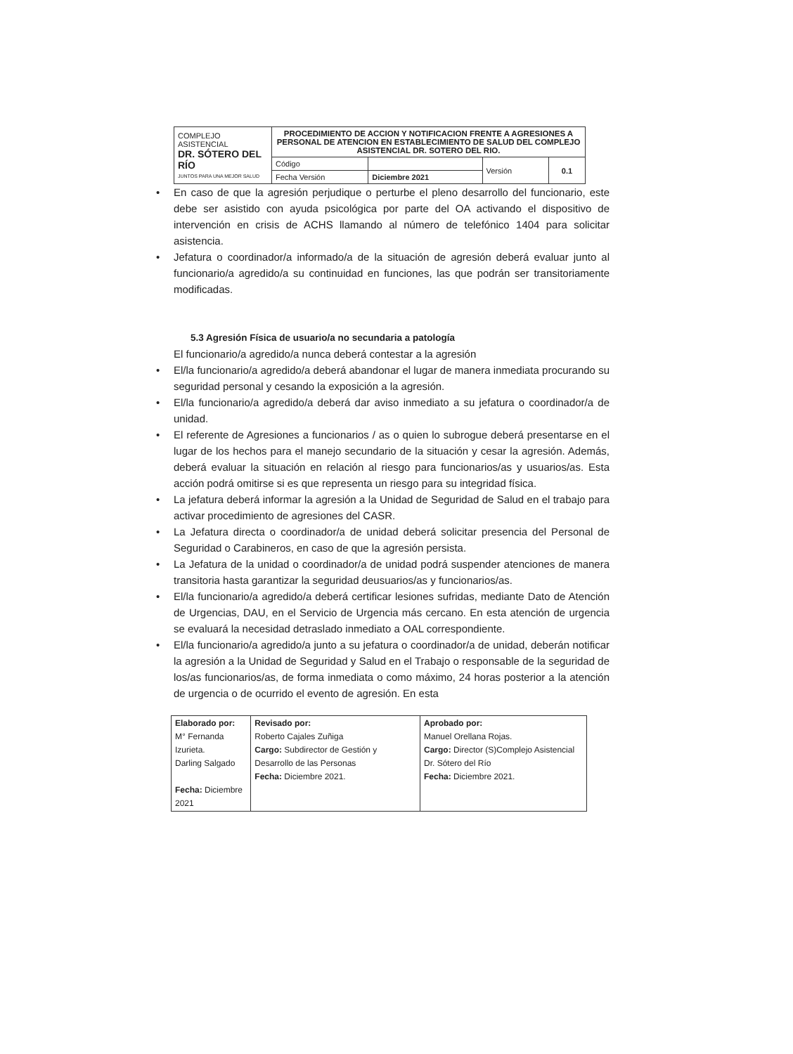| COMPLEJO ASISTENCIAL DR. SÓTERO DEL RÍO JUNTOS PARA UNA MEJOR SALUD | PROCEDIMIENTO DE ACCION Y NOTIFICACION FRENTE A AGRESIONES A PERSONAL DE ATENCION EN ESTABLECIMIENTO DE SALUD DEL COMPLEJO ASISTENCIAL DR. SOTERO DEL RIO. | | | |
| | Código | | Versión | 0.1 |
| | Fecha Versión | Diciembre 2021 | | |
• En caso de que la agresión perjudique o perturbe el pleno desarrollo del funcionario, este debe ser asistido con ayuda psicológica por parte del OA activando el dispositivo de intervención en crisis de ACHS llamando al número de telefónico 1404 para solicitar asistencia.
• Jefatura o coordinador/a informado/a de la situación de agresión deberá evaluar junto al funcionario/a agredido/a su continuidad en funciones, las que podrán ser transitoriamente modificadas.
5.3 Agresión Física de usuario/a no secundaria a patología
El funcionario/a agredido/a nunca deberá contestar a la agresión
• El/la funcionario/a agredido/a deberá abandonar el lugar de manera inmediata procurando su seguridad personal y cesando la exposición a la agresión.
• El/la funcionario/a agredido/a deberá dar aviso inmediato a su jefatura o coordinador/a de unidad.
• El referente de Agresiones a funcionarios / as o quien lo subrogue deberá presentarse en el lugar de los hechos para el manejo secundario de la situación y cesar la agresión. Además, deberá evaluar la situación en relación al riesgo para funcionarios/as y usuarios/as. Esta acción podrá omitirse si es que representa un riesgo para su integridad física.
• La jefatura deberá informar la agresión a la Unidad de Seguridad de Salud en el trabajo para activar procedimiento de agresiones del CASR.
• La Jefatura directa o coordinador/a de unidad deberá solicitar presencia del Personal de Seguridad o Carabineros, en caso de que la agresión persista.
• La Jefatura de la unidad o coordinador/a de unidad podrá suspender atenciones de manera transitoria hasta garantizar la seguridad deusuarios/as y funcionarios/as.
• El/la funcionario/a agredido/a deberá certificar lesiones sufridas, mediante Dato de Atención de Urgencias, DAU, en el Servicio de Urgencia más cercano. En esta atención de urgencia se evaluará la necesidad detraslado inmediato a OAL correspondiente.
• El/la funcionario/a agredido/a junto a su jefatura o coordinador/a de unidad, deberán notificar la agresión a la Unidad de Seguridad y Salud en el Trabajo o responsable de la seguridad de los/as funcionarios/as, de forma inmediata o como máximo, 24 horas posterior a la atención de urgencia o de ocurrido el evento de agresión. En esta
| Elaborado por: M° Fernanda Izurieta. Darling Salgado Fecha: Diciembre 2021 | Revisado por: Roberto Cajales Zuñiga Cargo: Subdirector de Gestión y Desarrollo de las Personas Fecha: Diciembre 2021. | Aprobado por: Manuel Orellana Rojas. Cargo: Director (S)Complejo Asistencial Dr. Sótero del Río Fecha: Diciembre 2021. |